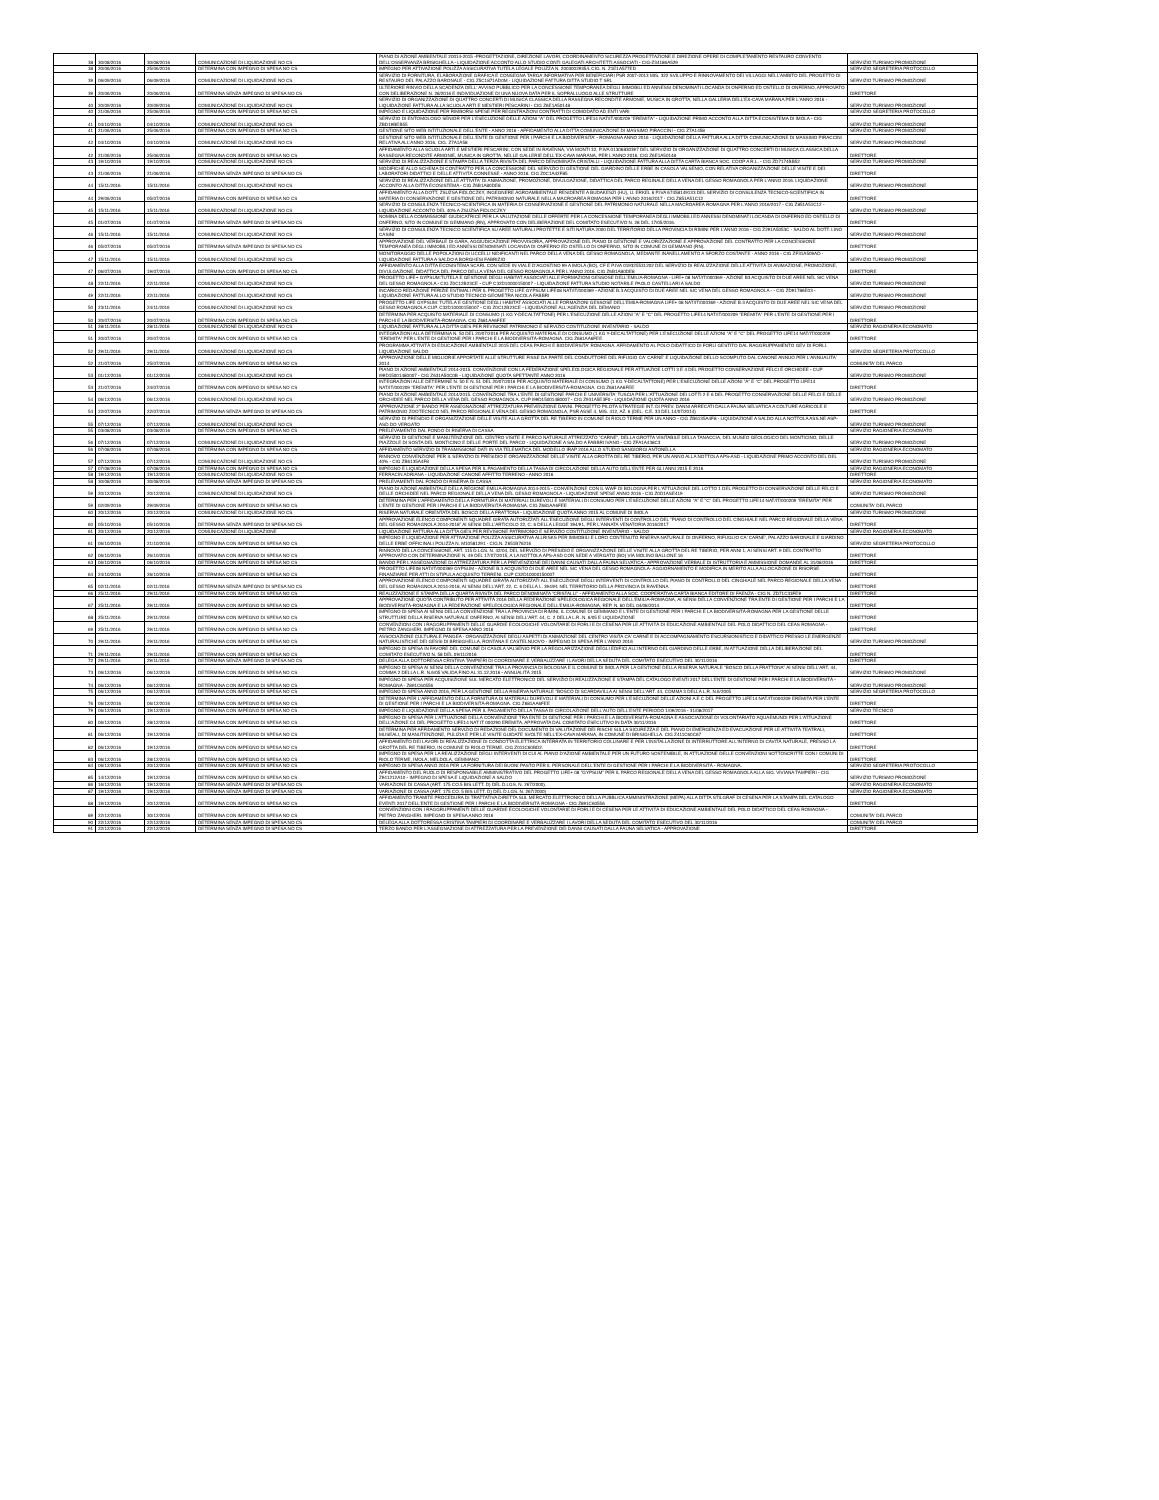| 38 | 30/08/2016 | 30/08/2016 | COMUNICAZIONE DI LIQUIDAZIONE NO CS | PIANO DI AZIONE AMBIENTALE 20014-2015 -PROGETTAZIONE, DIREZIONE LAVORI, COORDINAMENTO SICUREZZA PROGETTAZIONE E DIREZIONE OPERE DI COMPLETAMENTO RESTAURO CONVENTO DELL'OSSERVANZA BRISIGHELLA - LIQUIDAZIONE ACCONTO ALLO STUDIO CONTI GALEGATI ARCHITETTI ASSOCIATI - CIG-Z34186A529 | SERVIZIO TURISMO PROMOZIONE |
| 38 | 20/06/2016 | 25/06/2016 | DETERMINA CON IMPEGNO DI SPESA NO CS | IMPEGNO PER ATTIVAZIONE POLIZZA ASSICURATIVA TUTELA LEGALE POLIZZA N. 2003002935/L CIG. N. Z1E1A577ED | SERVIZIO SEGRETERIA PROTOCOLLO |
| 39 | 06/09/2016 | 06/09/2016 | COMUNICAZIONE DI LIQUIDAZIONE NO CS | SERVIZIO DI FORNITURA, ELABORAZIONE GRAFICA E CONSEGNA TARGA INFORMATIVA PER BENEFICIARI PSR 2007-2013 MIS. 322 SVILUPPO E RINNOVAMENTO DEI VILLAGGI NELL'AMBITO DEL PROGETTO DI RESTAURO DEL PALAZZO BARONALE - CIG Z5C1871AD0M - LIQUIDAZIONE FATTURA DITTA STUDIO T SRL | SERVIZIO TURISMO PROMOZIONE |
| 39 | 20/06/2016 | 20/06/2016 | DETERMINA SENZA IMPEGNO DI SPESA NO CS | ULTERIORE RINVIO DELLA SCADENZA DELL' AVVISO PUBBLICO PER LA CONCESSIONE TEMPORANEA DEGLI IMMOBILI ED ANNESSI DENOMINATI LOCANDA DI ONFERNO ED OSTELLO DI ONFERNO, APPROVATO CON DELIBERAZIONE N. 28/2016 E INDIVIDUAZIONE DI UNA NUOVA DATA PER IL SOPRALLUOGO ALLE STRUTTURE | DIRETTORE |
| 40 | 20/09/2016 | 20/09/2016 | COMUNICAZIONE DI LIQUIDAZIONE NO CS | SERVIZIO DI ORGANIZZAZIONE DI QUATTRO CONCERTI DI MUSICA CLASSICA DELLA RASSEGNA RECONDITE ARMONIE, MUSICA IN GROTTA, NELLA GALLERIA DELL'EX-CAVA MARANA PER L'ANNO 2016 - LIQUIDAZIONE FATTURA ALLA SCUOLA ARTI E MESTIERI PESCARINI - CIG Z6E1A50148 | SERVIZIO TURISMO PROMOZIONE |
| 40 | 21/06/2016 | 25/06/2016 | DETERMINA CON IMPEGNO DI SPESA NO CS | IMPEGNO E LIQUIDAZIONE PER RIMBORSI SPESE PER REGISTRAZIONI CONTRATTI DI COMODATO AD ENTI VARI | SERVIZIO SEGRETERIA PROTOCOLLO |
| 41 | 04/10/2016 | 04/10/2016 | COMUNICAZIONE DI LIQUIDAZIONE NO CS | SERVIZIO DI ENTOMOLOGO SENIOR PER L'ESECUZIONE DELLE AZIONI "A" DEL PROGETTO LIFE14 NAT/IT/000209 "EREMITA" - LIQUIDAZIONE PRIMO ACCONTO ALLA DITTA ECOSISTEMA DI IMOLA - CIG ZBD19BEB55 | SERVIZIO TURISMO PROMOZIONE |
| 41 | 21/06/2016 | 25/06/2016 | DETERMINA CON IMPEGNO DI SPESA NO CS | GESTIONE SITO WEB ISTITUZIONALE DELL'ENTE - ANNO 2016 - AFFIDAMENTO ALLA DITTA COMUNICAZIONE DI MASSIMO PIRACCINI - CIG Z7A1458 | SERVIZIO TURISMO PROMOZIONE |
| 42 | 04/10/2016 | 04/10/2016 | COMUNICAZIONE DI LIQUIDAZIONE NO CS | GESTIONE SITO WEB ISTITUZIONALE DELL'ENTE DI GESTIONE PER I PARCHI E LA BIODIVERSITA' - ROMAGNA ANNO 2016 - LIQUIDAZIONE DELLA FATTURA ALLA DITTA COMUNICAZIONE DI MASSIMO PIRACCINI RELATIVA ALL'ANNO 2016. CIG. Z7A1A58 | SERVIZIO TURISMO PROMOZIONE |
| 42 | 21/06/2016 | 25/06/2016 | DETERMINA CON IMPEGNO DI SPESA NO CS | AFFIDAMENTO ALLA SCUOLA ARTI E MESTIERI PESCARINI, CON SEDE IN RAVENNA, VIA MONTI 32, P.IVA 01306830397 DEL SERVIZIO DI ORGANIZZAZIONE DI QUATTRO CONCERTI DI MUSICA CLASSICA DELLA RASSEGNA RECONDITE ARMONIE, MUSICA IN GROTTA, NELLE GALLERIE DELL'EX-CAVA MARANA, PER L'ANNO 2016. CIG Z6E1A50148 | DIRETTORE |
| 43 | 19/10/2016 | 19/10/2016 | COMUNICAZIONE DI LIQUIDAZIONE NO CS | SERVIZIO DI REALIZZAZIONE E STAMPA DELLA TERZA RIVISTA DEL PARCO DENOMINATA CRISTALLI - LIQUIDAZIONE FATTURA ALLA DITTA CARTA BIANCA SOC. COOP A R.L. - CIG ZD7174BB52 | SERVIZIO TURISMO PROMOZIONE |
| 43 | 21/06/2016 | 21/06/2016 | DETERMINA SENZA IMPEGNO DI SPESA NO CS | MODIFICHE ALLO SCHEMA DI CONTRATTO PER LA CONCESSIONE DEL SERVIZIO DI GESTIONE DEL GIARDINO DELLE ERBE IN CASOLA VALSENIO, CON RELATIVA ORGANIZZAZIONE DELLE VISITE E DEI LABORATORI DIDATTICI E DELLE ATTIVITÀ CONNESSE - ANNO 2016. CIG Z0C1A42F85 | DIRETTORE |
| 44 | 15/11/2016 | 15/11/2016 | COMUNICAZIONE DI LIQUIDAZIONE NO CS | SERVIZIO DI REALIZZAZIONE DELLE ATTIVITA' DI ANIMAZIONE, PROMOZIONE, DIVULGAZIONE, DIDATTICA DEL PARCO REGINALE DELLA VENA DEL GESSO ROMAGNOLA PER L'ANNO 2016. LIQUIDAZIONE ACCONTO ALLA DITTA ECOSISTEMA - CIG Z6B1A80DE8 | SERVIZIO TURISMO PROMOZIONE |
| 44 | 29/06/2016 | 05/07/2016 | DETERMINA CON IMPEGNO DI SPESA NO CS | AFFIDAMENTO ALLA DOTT. ZSUZSA FIDLÓCZKY, INGEGNERE AGROAMBIENTALE RESIDENTE A BUDAKESZI (HU), U. ERKEL 6 P.IVA 67458149133 DEL SERVIZIO DI CONSULENZA TECNICO-SCIENTIFICA IN MATERIA DI CONSERVAZIONE E GESTIONE DEL PATRIMONIO NATURALE NELLA MACROAREA ROMAGNA PER L'ANNO 2016/2017 - CIG Z851A51C12 | DIRETTORE |
| 45 | 15/11/2016 | 15/11/2016 | COMUNICAZIONE DI LIQUIDAZIONE NO CS | SERVIZIO DI CONSULENZA TECNICO-SCIENTIFICA IN MATERIA DI CONSERVAZIONE E GESTIONE DEL PATRIMONIO NATURALE NELLA MACROAREA ROMAGNA PER L'ANNO 2016/2017 - CIG Z851A51C12 - LIQUIDAZIONE ACCONTO DEL 40% A ZSUZSA FIDLOCZKY | SERVIZIO TURISMO PROMOZIONE |
| 45 | 01/07/2016 | 01/07/2016 | DETERMINA SENZA IMPEGNO DI SPESA NO CS | NOMINA DELLA COMMISSIONE GIUDICATRICE PER LA VALUTAZIONE DELLE OFFERTE PER LA CONCESSIONE TEMPORANEA DEGLI IMMOBILI ED ANNESSI DENOMINATI LOCANDA DI ONFERNO ED OSTELLO DI ONFERNO, SITO IN COMUNE DI GEMMANO (RN), APPROVATO CON DELIBERAZIONE DEL COMITATO ESECUTIVO N. 28 DEL 17/05/2016. | DIRETTORE |
| 46 | 15/11/2016 | 15/11/2016 | COMUNICAZIONE DI LIQUIDAZIONE NO CS | SERVIZIO DI CONSULENZA TECNICO SCIENTIFICA SU AREE NATURALI PROTETTE E SITI NATURA 2000 DEL TERRITORIO DELLA PROVINCIA DI RIMINI PER L'ANNO 2016 - CIG Z291A5053C - SALDO AL DOTT. LINO CASINI | SERVIZIO TURISMO PROMOZIONE |
| 46 | 05/07/2016 | 05/07/2016 | DETERMINA SENZA IMPEGNO DI SPESA NO CS | APPROVAZIONE DEL VERBALE DI GARA, AGGIUDICAZIONE PROVVISORIA, APPROVAZIONE DEL PIANO DI GESTIONE E VALORIZZAZIONE E APPROVAZIONE DEL CONTRATTO PER LA CONCESSIONE TEMPORANEA DEGLI IMMOBILI ED ANNESSI DENOMINATI LOCANDA DI ONFERNO ED OSTELLO DI ONFERNO, SITO IN COMUNE DI GEMMANO (RN). | DIRETTORE |
| 47 | 15/11/2016 | 15/11/2016 | COMUNICAZIONE DI LIQUIDAZIONE NO CS | MONITORAGGIO DELLE POPOLAZIONI DI UCCELLI NIDIFICANTI NEL PARCO DELLA VENA DEL GESSO ROMAGNOLA, MEDIANTE INANELLAMENTO A SFORZO COSTANTE - ANNO 2016 - CIG ZF31A509AD - LIQUIDAZIONE FATTURA A SALDO A BORGHESI FABRIZIO | SERVIZIO TURISMO PROMOZIONE |
| 47 | 06/07/2016 | 19/07/2016 | DETERMINA CON IMPEGNO DI SPESA NO CS | AFFIDAMENTO ALLA DITTA ECOSISTEMA SCARL CON SEDE IN VIALE D'AGOSTINO 99 A IMOLA (BO), CF E P.IVA 019325531202 DEL SERVIZIO DI REALIZZAZIONE DELLE ATTIVITÀ DI ANIMAZIONE, PROMOZIONE, DIVULGAZIONE, DIDATTICA DEL PARCO DELLA VENA DEL GESSO ROMAGNOLA PER L'ANNO 2016. CIG Z6B1A80DE8 | DIRETTORE |
| 48 | 22/11/2016 | 22/11/2016 | COMUNICAZIONE DI LIQUIDAZIONE NO CS | PROGETTO LIFE+ GYPSUM:TUTELA E GESTIONE DEGLI HABITAT ASSOCIATI ALLE FORMAZIONI GESSOSE DELL'EMILIA-ROMAGNA - LIFE+ 08 NAT/IT/000369 - AZIONE B3 ACQUISTO DI DUE AREE NEL SIC VENA DEL GESSO ROMAGNOLA - CIG Z0C12B23CE - CUP C32D10000150007 - LIQUIDAZIONE FATTURA STUDIO NOTARILE PAOLO CASTELLARI A SALDO | SERVIZIO TURISMO PROMOZIONE |
| 49 | 22/11/2016 | 22/11/2016 | COMUNICAZIONE DI LIQUIDAZIONE NO CS | INCARICO REDAZIONE PERIZIE ESTIMALI PER IL PROGETTO LIFE GYPSUM LIFE08 NAT/IT/000369 - AZIONE B.3 ACQUISTO DI DUE AREE NEL SIC VENA DEL GESSO ROMAGNOLA - - CIG ZD91786E03 - LIQUIDAZIONE FATTURA ALLO STUDIO TECNICO GEOMETRA NICOLA FABBRI | SERVIZIO TURISMO PROMOZIONE |
| 50 | 23/11/2016 | 24/11/2016 | COMUNICAZIONE DI LIQUIDAZIONE NO CS | PROGETTO LIFE GYPSUM: TUTELA E GESTIONE DEGLI HABITAT ASSOCIATI ALLE FORMAZIONI GESSOSE DELL'EMIIA-ROMAGNA LIFE+ 08 NAT/IT/000369 - AZIONE B.3 ACQUISTO DI DUE AREE NEL SIC VENA DEL GESSO ROMAGNOLA CUP. C32D10000150007 - CIG Z0C12B23CE - LIQUIDAZIONE ALL'AGENZIA DEL DEMANIO | SERVIZIO TURISMO PROMOZIONE |
| 50 | 20/07/2016 | 20/07/2016 | DETERMINA CON IMPEGNO DI SPESA NO CS | DETERMINA PER ACQUISTO MATERIALE DI CONSUMO (1 KG Y-DECALTATTONE) PER L'ESECUZIONE DELLE AZIONI "A" E "C" DEL PROGETTO LIFE14 NAT/IT/000209 "EREMITA" PER L'ENTE DI GESTIONE PER I PARCHI E LA BIODIVERSITÀ-ROMAGNA. CIG Z681AA6FEE | DIRETTORE |
| 51 | 28/11/2016 | 28/11/2016 | COMUNICAZIONE DI LIQUIDAZIONE NO CS | LIQUIDAZIONE FATTURA ALLA DITTA GIES PER REVISIONE PATRIMONIO E SERVIZIO COSTITUZIONE INVENTARIO - SALDO | SERVIZIO RAGIONERIA ECONOMATO |
| 51 | 20/07/2016 | 20/07/2016 | DETERMINA CON IMPEGNO DI SPESA NO CS | INTEGRAZIONI ALLA DETERMINA N. 50 DEL 20/07/2016 PER ACQUISTO MATERIALE DI CONSUMO (1 KG Y-DECALTATTONE) PER L'ESECUZIONE DELLE AZIONI "A" E "C" DEL PROGETTO LIFE14 NAT/IT/000209 "EREMITA" PER L'ENTE DI GESTIONE PER I PARCHI E LA BIODIVERSITÀ-ROMAGNA. CIG Z681AA6FEE | DIRETTORE |
| 52 | 29/11/2016 | 29/11/2016 | COMUNICAZIONE DI LIQUIDAZIONE NO CS | PROGRAMMA ATTIVITÀ DI EDUCAZIONE AMBIENTALE 2015 DEL CEAS PARCHI E BIODIVERSITA' ROMAGNA. AFFIDAMENTO AL POLO DIDATTICO DI FORLÌ GESTITO DAL RAGGRUPPAMENTO GEV DI FORLÌ. LIQUIDAZIONE SALDO | SERVIZIO SEGRETERIA PROTOCOLLO |
| 52 | 21/07/2016 | 25/07/2016 | DETERMINA CON IMPEGNO DI SPESA NO CS | APPROVAZIONE DELLE MIGLIORIE APPORTATE ALLE STRUTTURE FISSE DA PARTE DEL CONDUTTORE DEL RIFUGIO CA' CARNE' E LIQUIDAZIONE DELLO SCOMPUTO DAL CANONE ANNUO PER L'ANNUALITA' 2014 | COMUNITA' DEL PARCO |
| 53 | 01/12/2016 | 01/12/2016 | COMUNICAZIONE DI LIQUIDAZIONE NO CS | PIANO DI AZIONE AMBIENTALE 2014-2015. CONVENZIONE CON LA FEDERAZIONE SPELEOLOGICA REGIONALE PER ATTUAZIOE LOTTI 3 E 4 DEL PROGETTO CONSERVAZIONE FELCI E ORCHIDEE - CUP I99D15001480007 - CIG Z631A50C0B - LIQUIDAZIONE QUOTA SPETTANTE ANNO 2016 | SERVIZIO TURISMO PROMOZIONE |
| 53 | 21/07/2016 | 24/07/2016 | DETERMINA CON IMPEGNO DI SPESA NO CS | INTEGRAZIONI ALLE DETERMINE N. 50 E N. 51 DEL 20/07/2016 PER ACQUISTO MATERIALE DI CONSUMO (1 KG Y-DECALTATTONE) PER L'ESECUZIONE DELLE AZIONI "A" E "C" DEL PROGETTO LIFE14 NAT/IT/000209 "EREMITA" PER L'ENTE DI GESTIONE PER I PARCHI E LA BIODIVERSITÀ-ROMAGNA. CIG Z681AA6FEE | DIRETTORE |
| 54 | 06/12/2016 | 06/12/2016 | COMUNICAZIONE DI LIQUIDAZIONE NO CS | PIANO DI AZIONE AMBIENTALE 2014/2015. CONVENZIONE TRA L'ENTE DI GESTIONE PARCHI E UNIVERSITA' TUSCIA PER L'ATTUAZIONE DEI LOTTI 2 E 6 DEL PROGETTO CONSERVAZIONE DELLE FELCI E DELLE ORCHIDEE NEL PARCO DELLA VENA DEL GESSO ROMAGNOLA. CUP I99D15001480007 - CIG Z931A5E3F0 - LIQUIDAZIONE QUOTA ANNO 2016 | SERVIZIO TURISMO PROMOZIONE |
| 54 | 22/07/2016 | 22/07/2016 | DETERMINA SENZA IMPEGNO DI SPESA NO CS | APPROVAZIONE 2° BANDO PER ASSEGNAZIONE ATTREZZATURA PREVENZIONE DANNI. PROGETTO PILOTA STRATEGIE INT. DI PREV. DANNI ARRECATI DALLA FAUNA SELVATICA A COLTURE AGRICOLE E PATRIMONIO ZOOTECNICO NEL PARCO REGIONALE VENA DEL GESSO ROMAGNOLA, PSR ASSE 4, MIS. 412, AZ. 6 (DEL. C.E. 33 DEL 14/07/2014) | DIRETTORE |
| 55 | 07/12/2016 | 07/12/2016 | COMUNICAZIONE DI LIQUIDAZIONE NO CS | SERVIZIO DI PRESIDIO E ORGANIZZAZIONE DELLE VISITE ALLA GROTTA DEL RE TIBERIO IN COMUNE DI RIOLO TERME PER UN ANNO - CIG ZB6135A4F8 - LIQUIDAZIONE A SALDO ALLA NOTTOLA ASS.NE ASP-ASD DO VERGATO | SERVIZIO TURISMO PROMOZIONE |
| 55 | 03/08/2016 | 03/08/2016 | DETERMINA CON IMPEGNO DI SPESA NO CS | PRELEVAMENTO DAL FONDO DI RISERVA DI CASSA | SERVIZIO RAGIONERIA ECONOMATO |
| 56 | 07/12/2016 | 07/12/2016 | COMUNICAZIONE DI LIQUIDAZIONE NO CS | SERVIZIO DI GESTIONE E MANUTENZIONE DEL CENTRO VISITE E PARCO NATURALE ATTREZZATO "CARNE", DELLA GROTTA VISITABILE DELLA TANACCIA, DEL MUSEO GEOLOGICO DEL MONTICINO, DELLE PIAZZOLE DI SOSTA DEL MONTICINO E DELLE PORTE DEL PARCO - LIQUIDAZIONE A SALDO A FABBRI IVANO - CIG ZFA1A438C3 | SERVIZIO TURISMO PROMOZIONE |
| 56 | 07/08/2016 | 07/08/2016 | DETERMINA CON IMPEGNO DI SPESA NO CS | AFFIDAMENTO SERVIZIO DI TRASMISSIONE DATI IN VIA TELEMATICA DEL MODELLO IRAP 2016 ALLO STUDIO SANGIORGI ANTONELLA | SERVIZIO RAGIONERIA ECONOMATO |
| 57 | 07/12/2016 | 07/12/2016 | COMUNICAZIONE DI LIQUIDAZIONE NO CS | RINNOVO CONVENZIONE PER IL SERVIZIO DI PRESIDIO E ORGANIZZAZIONE DELLE VISITE ALLA GROTTA DEL RE TIBERIO, PER UN ANNO ALLA NOTTOLA APS-ASD - LIQUIDAZIONE PRIMO ACCONTO DEL DEL 40% - CIG ZB6135A4F8 | SERVIZIO TURISMO PROMOZIONE |
| 57 | 07/08/2016 | 07/08/2016 | DETERMINA CON IMPEGNO DI SPESA NO CS | IMPEGNO E LIQUIDAZIONE DELLA SPESA PER IL PAGAMENTO DELLA TASSA DI CIRCOLAZIONE DELLA AUTO DELL'ENTE PER GLI ANNI 2015 E 2016 | SERVIZIO RAGIONERIA ECONOMATO |
| 58 | 19/12/2016 | 19/12/2016 | COMUNICAZIONE DI LIQUIDAZIONE NO CS | FERRACIN ADRIANA - LIQUIDAZIONE CANONE AFFITTO TERRENO - ANNO 2016 | DIRETTORE |
| 58 | 30/08/2016 | 30/08/2016 | DETERMINA SENZA IMPEGNO DI SPESA NO CS | PRELEVAMENTI DAL FONDO DI RISERVA DI CASSA | SERVIZIO RAGIONERIA ECONOMATO |
| 59 | 20/12/2016 | 20/12/2016 | COMUNICAZIONE DI LIQUIDAZIONE NO CS | PIANO DI AZIONE AMBIENTALE DELLA REGIONE EMILIA-ROMAGNA 2014-2015 - CONVENZIONE CON IL WWF DI BOLOGNA PER L'ATTUAZIONE DEL LOTTO 1 DEL PROGETTO DI CONSERVAZIONE DELLE FELCI E DELLE ORCHIDEE NEL PARCO REGIONALE DELLA VENA DEL GESSO ROMAGNOLA - LIQUIDAZIONE SPESE ANNO 2016 - CIG Z0D1ASE419 | SERVIZIO TURISMO PROMOZIONE |
| 59 | 02/09/2016 | 29/09/2016 | DETERMINA CON IMPEGNO DI SPESA NO CS | DETERMINA PER L'AFFIDAMENTO DELLA FORNITURA DI MATERIALI DUREVOLI E MATERIALI DI CONSUMO PER L'ESECUZIONE DELLE AZIONI "A" E "C" DEL PROGETTO LIFE14 NAT/IT/000209 "EREMITA" PER L'ENTE DI GESTIONE PER I PARCHI E LA BIODIVERSITÀ-ROMAGNA. CIG Z681AA6FEE | COMUNITA' DEL PARCO |
| 60 | 20/12/2016 | 20/12/2016 | COMUNICAZIONE DI LIQUIDAZIONE NO CS | RISERVA NATURALE ORIENTATA DEL BOSCO DELLA FRATTONA - LIQUIDAZIONE QUOTA ANNO 2015 AL COMUNE DI IMOLA | SERVIZIO TURISMO PROMOZIONE |
| 60 | 05/10/2016 | 05/10/2016 | DETERMINA SENZA IMPEGNO DI SPESA NO CS | APPROVAZIONE ELENCO COMPONENTI SQUADRE GIRATA AUTORIZZATI ALL'ESECUZIONE DEGLI INTERVENTI DI CONTROLLO DEL "PIANO DI CONTROLLO DEL CINGHIALE NEL PARCO REGIONALE DELLA VENA DEL GESSO ROMAGNOLA 2014-2018" AI SENSI DELL'ARTICOLO 22, C. 6 DELLA LEGGE 394/91, PER L'ANNATA VENATORIA 2016/2017 | DIRETTORE |
| 61 | 20/12/2016 | 20/12/2016 | COMUNICAZIONE DI LIQUIDAZIONE | LIQUIDAZIONE FATTURA ALLA DITTA GIES PER REVISIONE PATRIMONIO E SERVIZIO COSTITUZIONE INVENTARIO - SALDO | SERVIZIO RAGIONERIA ECONOMATO |
| 61 | 06/10/2016 | 21/10/2016 | DETERMINA CON IMPEGNO DI SPESA NO CS | IMPEGNO E LIQUIDAZIONE PER ATTIVAZIONE POLIZZA ASSICURATIVA ALLRISKS PER IMMOBILI E LORO CONTENUTO RISERVA NATURALE DI ONFERNO, RIFUGLIO CA' CARNE', PALAZZO BARONALE E GIARDINO DELLE ERBE OFFICINALI POLIZZA N. M10581291 - CIG.N. Z651B76216 | SERVIZIO SEGRETERIA PROTOCOLLO |
| 62 | 06/10/2016 | 26/10/2016 | DETERMINA CON IMPEGNO DI SPESA NO CS | RINNOVO DELLA CONCESSIONE, ART. 115 D.LGS. N. 42/04, DEL SERVIZIO DI PRESIDIO E ORGANIZZAZIONE DELLE VISITE ALLA GROTTA DEL RE TIBERIO, PER ANNI 1, AI SENSI ART. 9 DEL CONTRATTO APPROVATO CON DETERMINAZIONE N. 49 DEL 17/07/2015, A LA NOTTOLA APS-ASD CON SEDE A VERGATO (BO) VIA MOLINO BALLONE 16 | DIRETTORE |
| 63 | 06/10/2016 | 06/10/2016 | DETERMINA CON IMPEGNO DI SPESA NO CS | BANDO PER L'ASSEGNAZIONE DI ATTREZZATURA PER LA PREVENZIONE DEI DANNI CAUSATI DALLA FAUNA SELVATICA - APPROVAZIONE VERBALE DI ISTRUTTORIA E AMMISSIONE DOMANDE AL 31/08/2016 | DIRETTORE |
| 64 | 24/10/2016 | 26/10/2016 | DETERMINA CON IMPEGNO DI SPESA NO CS | PROGETTO LIFE08 NAT/IT/000369 GYPSUM - AZIONE B.3 ACQUISTO DI DUE AREE NEL SIC VENA DEL GESSO ROMAGNOLA- AGGIORNAMENTO E MODIFICA IN MERITO ALLA ALLOCAZIONE DI RISORSE FINANZIARIE PER ATTI DI STIPULA ACQUISTO TERRENI. CUP C32D10000150007 | DIRETTORE |
| 65 | 02/11/2016 | 02/11/2016 | DETERMINA SENZA IMPEGNO DI SPESA NO CS | APPROVAZIONE ELENCO COMPONENTI SQUADRE GIRATA AUTORIZZATI ALL'ESECUZIONE DEGLI INTERVENTI DI CONTROLLO DEL PIANO DI CONTROLLO DEL CINGHIALE NEL PARCO REGIONALE DELLA VENA DEL GESSO ROMAGNOLA 2014-2018, AI SENSI DELL'ART. 22, C. 6 DELLA L. 394/91 NEL TERRITORIO DELLA PROVINCIA DI RAVENNA | DIRETTORE |
| 66 | 25/11/2016 | 29/11/2016 | DETERMINA CON IMPEGNO DI SPESA NO CS | REALIZZAZIONE E STAMPA DELLA QUARTA RIVISTA DEL PARCO DENOMINATA "CRISTALLI" - AFFIDAMENTO ALLA SOC. COOPERATIVA CARTA BIANCA EDITORE DI FAENZA - CIG N. ZD71C33FE9 | DIRETTORE |
| 67 | 25/11/2016 | 29/11/2016 | DETERMINA CON IMPEGNO DI SPESA NO CS | APPROVAZIONE QUOTA CONTRIBUTO PER ATTIVITÀ 2016 DELLA FEDERAZIONE SPELEOLOGICA REGIONALE DELL'EMILIA-ROMAGNA, AI SENSI DELLA CONVENZIONE TRA ENTE DI GESTIONE PER I PARCHI E LA BIODIVERSITÀ-ROMAGNA E LA FEDERAZIONE SPELEOLOGICA REGIONALE DELL'EMILIA-ROMAGNA, REP. N. 60 DEL 04/08/2014 | DIRETTORE |
| 68 | 25/11/2016 | 29/11/2016 | DETERMINA CON IMPEGNO DI SPESA NO CS | IMPEGNO DI SPESA AI SENSI DELLA CONVENZIONE TRA LA PROVINCIA DI RIMINI, IL COMUNE DI GEMMANO E L'ENTE DI GESTIONE PER I PARCHI E LA BIODIVERSITÀ-ROMAGNA PER LA GESTIONE DELLE STRUTTURE DELLA RISERVA NATURALE ONFERNO, AI SENSI DELL'ART. 44, C. 2 DELLA L.R. N. 6/05 E LIQUIDAZIONE | DIRETTORE |
| 69 | 25/11/2016 | 29/11/2016 | DETERMINA CON IMPEGNO DI SPESA NO CS | CONVENZIONI CON I RAGGRUPPAMENTI DELLE GUARDIE ECOLOGICHE VOLONTARIE DI FORLÌ E DI CESENA PER LE ATTIVITÀ DI EDUCAZIONE AMBIENTALE DEL POLO DIDATTICO DEL CEAS ROMAGNA - PIETRO ZANGHERI. IMPEGNO DI SPESA ANNO 2016 | DIRETTORE |
| 70 | 29/11/2016 | 29/11/2016 | DETERMINA CON IMPEGNO DI SPESA NO CS | ASSOCIAZIONE CULTURALE PANGEA - ORGANIZZAZIONE DEGLI ASPETTI DI ANIMAZIONE DEL CENTRO VISITA CA' CARNÈ E DI ACCOMPAGNAMENTO ESCURSIONISTICO E DIDATTICO PRESSO LE EMERGENZE NATURALISTICHE DEI GESSI DI BRISIGHELLA, RONTANA E CASTELNUOVO - IMPEGNO DI SPESA PER L'ANNO 2016 | SERVIZIO TURISMO PROMOZIONE |
| 71 | 29/11/2016 | 29/11/2016 | DETERMINA CON IMPEGNO DI SPESA NO CS | IMPEGNO DI SPESA IN FAVORE DEL COMUNE DI CASOLA VALSENIO PER LA REGOLARIZZAZIONE DEGLI EDIFICI ALL'INTERNO DEL GIARDINO DELLE ERBE, IN ATTUAZIONE DELLA DELIBERAZIONE DEL COMITATO ESECUTIVO N. 58 DEL 09/11/2016 | DIRETTORE |
| 72 | 29/11/2016 | 29/11/2016 | DETERMINA SENZA IMPEGNO DI SPESA NO CS | DELEGA ALLA DOTTORESSA CRISTINA TAMPIERI DI COORDINARE E VERBALIZZARE I LAVORI DELLA SEDUTA DEL COMITATO ESECUTIVO DEL 30/11/2016 | DIRETTORE |
| 73 | 06/12/2016 | 06/12/2016 | DETERMINA CON IMPEGNO DI SPESA NO CS | IMPEGNO DI SPESA AI SENSI DELLA CONVENZIONE TRA LA PROVINCIA DI BOLOGNA E IL COMUNE DI IMOLA PER LA GESTIONE DELLA RISERVA NATURALE "BOSCO DELLA FRATTONA" AI SENSI DELL'ART. 44, COMMA 2 DELLA L.R. N.6/05 VALIDA FINO AL 31.12.2016 - ANNUALITÀ 2015 | SERVIZIO TURISMO PROMOZIONE |
| 74 | 06/12/2016 | 06/12/2016 | DETERMINA CON IMPEGNO DI SPESA NO CS | IMPEGNO DI SPESA PER ACQUISIZIONE SUL MERCATO ELETTRONICO DEL SERVIZIO DI REALIZZAZIONE E STAMPA DEL CATALOGO EVENTI 2017 DELL'ENTE DI GESTIONE PER I PARCHI E LA BIODIVERSITÀ - ROMAGNA - Z891C60556 | SERVIZIO TURISMO PROMOZIONE |
| 75 | 06/12/2016 | 06/12/2016 | DETERMINA CON IMPEGNO DI SPESA NO CS | IMPEGNO DI SPESA ANNO 2016, PER LA GESTIONE DELLA RISERVA NATURALE "BOSCO DI SCARDAVILLA AI SENSI DELL'ART. 44, COMMA 3 DELLA L.R. N.6/2005 | SERVIZIO SEGRETERIA PROTOCOLLO |
| 76 | 06/12/2016 | 06/12/2016 | DETERMINA CON IMPEGNO DI SPESA NO CS | DETERMINA PER L'AFFIDAMENTO DELLA FORNITURA DI MATERIALI DUREVOLI E MATERIALI DI CONSUMO PER L'ESECUZIONE DELLE AZIONI A E C DEL PROGETTO LIFE14 NAT/IT//000209 EREMITA PER L'ENTE DI GESTIONE PER I PARCHI E LA BIODIVERSITÀ-ROMAGNA. CIG Z681AA6FEE | DIRETTORE |
| 79 | 06/12/2016 | 19/12/2016 | DETERMINA CON IMPEGNO DI SPESA NO CS | IMPEGNO E LIQUIDAZIONE DELLA SPESA PER IL PAGAMENTO DELLA TASSA DI CIRCOLAZIONE DELL'AUTO DELL'ENTE PERIODO 1/09/2016 - 31/08/2017 | SERVIZIO TECNICO |
| 80 | 06/12/2016 | 28/12/2016 | DETERMINA CON IMPEGNO DI SPESA NO CS | IMPEGNO DI SPESA PER L'ATTUAZIONE DELLA CONVENZIONE TRA ENTE DI GESTIONE PER I PARCHI E LA BIODIVERSITÀ-ROMAGNA E ASSOCIAZIONE DI VOLONTARIATO AQUAEMUNDI PER L'ATTUAZIONE DELL'AZIONE C4 DEL PROGETTO LIFE14 NAT IT 000290 EREMITA, APPROVATA DAL COMITATO ESECUTIVO IN DATA 30/11/2016 | DIRETTORE |
| 81 | 06/12/2016 | 19/12/2016 | DETERMINA CON IMPEGNO DI SPESA NO CS | DETERMINA PER AFFIDAMENTO SERVIZIO DI REDAZIONE DEL DOCUMENTO DI VALUTAZIONE DEI RISCHI SULLA SICUREZZA E DEL PIANO DI EMERGENZA ED EVACUAZIONE PER LE ATTIVITÀ TEATRALI, MUSEALI, DI MANUTENZIONE, PULIZIA E PER LE VISITE GUIDATE SVOLTE NELL'EX-CAVA MARANA, IN COMUNE DI BRISIGHELLA. CIG Z411C60C67 | DIRETTORE |
| 82 | 06/12/2016 | 19/12/2016 | DETERMINA CON IMPEGNO DI SPESA NO CS | AFFIDAMENTO DEI LAVORI DI REALIZZAZIONE DI CONDOTTA ELETTRICA INTERRATA IN TERRITORIO COLLINARE E PER L'INSTALLAZIONE DI INTERRUTTORE ALL'INTERNO DI CAVITÀ NATURALE, PRESSO LA GROTTA DEL RE TIBERIO, IN COMUNE DI RIOLO TERME. CIG Z011C60BD2. | DIRETTORE |
| 83 | 06/12/2016 | 28/12/2016 | DETERMINA CON IMPEGNO DI SPESA NO CS | IMPEGNO DI SPESA PER LA REALIZZAZIONE DEGLI INTERVENTI DI CUI AL PIANO D'AZIONE AMBIENTALE PER UN FUTURO SOSTENIBILE, IN ATTUAZIONE DELLE CONVENZIONI SOTTOSCRITTE CON I COMUNI DI RIOLO TERME, IMOLA, MELDOLA, GEMMANO | DIRETTORE |
| 84 | 06/12/2016 | 20/12/2016 | DETERMINA CON IMPEGNO DI SPESA NO CS | IMPEGNO DI SPESA ANNO 2016 PER LA FORNITURA DEI BUONI PASTO PER IL PERSONALE DELL'ENTE DI GESTIONE PER I PARCHI E LA BIODIVERSITÀ - ROMAGNA. | SERVIZIO SEGRETERIA PROTOCOLLO |
| 85 | 14/12/2016 | 19/12/2016 | DETERMINA CON IMPEGNO DI SPESA NO CS | AFFIDAMENTO DEL RUOLO DI RESPONSABILE AMMINISTRATIVO DEL PROGETTO LIFE+ 08 "GYPSUM" PER IL PARCO REGIONALE DELLA VENA DEL GESSO ROMAGNOLA ALLA SIG. VIVIANA TAMPIERI - CIG Z941212A10 - IMPEGNO DI SPESA E LIQUIDAZIONE A SALDO | SERVIZIO TURISMO PROMOZIONE |
| 86 | 16/12/2016 | 19/12/2016 | DETERMINA SENZA IMPEGNO DI SPESA NO CS | VARIAZIONE DI CASSA (ART. 175 CO.5 BIS LETT. D) DEL D.LGS. N. 267/2000). | SERVIZIO RAGIONERIA ECONOMATO |
| 87 | 19/12/2016 | 19/12/2016 | DETERMINA SENZA IMPEGNO DI SPESA NO CS | VARIAZIONE DI CASSA (ART. 175 CO. 5 BIS LETT. D) DEL D.LGS. N. 267/2000) | SERVIZIO RAGIONERIA ECONOMATO |
| 88 | 19/12/2016 | 20/12/2016 | DETERMINA CON IMPEGNO DI SPESA NO CS | AFFIDAMENTO TRAMITE PROCEDURA DI TRATTATIVA DIRETTA SUL MERCATO ELETTRONICO DELLA PUBBLICA AMMINISTRAZIONE (MEPA) ALLA DITTA STILGRAF DI CESENA PER LA STAMPA DEL CATALOGO EVENTI 2017 DELL'ENTE DI GESTIONE PER I PARCHI E LA BIODIVERSITÀ ROMAGNA - CIG Z891C60556 | DIRETTORE |
| 89 | 22/12/2016 | 30/12/2016 | DETERMINA CON IMPEGNO DI SPESA NO CS | CONVENZIONI CON I RAGGRUPPAMENTI DELLE GUARDIE ECOLOGICHE VOLONTARIE DI FORLÌ E DI CESENA PER LE ATTIVITÀ DI EDUCAZIONE AMBIENTALE DEL POLO DIDATTICO DEL CEAS ROMAGNA - PIETRO ZANGHERI. IMPEGNO DI SPESA ANNO 2016 | COMUNITA' DEL PARCO |
| 90 | 22/12/2016 | 22/12/2016 | DETERMINA SENZA IMPEGNO DI SPESA NO CS | DELEGA ALLA DOTTORESSA CRISTINA TAMPIERI DI COORDINARE E VERBALIZZARE I LAVORI DELLA SEDUTA DEL COMITATO ESECUTIVO DEL 30/11/2016 | COMUNITA' DEL PARCO |
| 91 | 22/12/2016 | 22/12/2016 | DETERMINA SENZA IMPEGNO DI SPESA NO CS | TERZO BANDO PER L'ASSEGNAZIONE DI ATTREZZATURA PER LA PREVENZIONE DEI DANNI CAUSATI DALLA FAUNA SELVATICA - APPROVAZIONE | DIRETTORE |